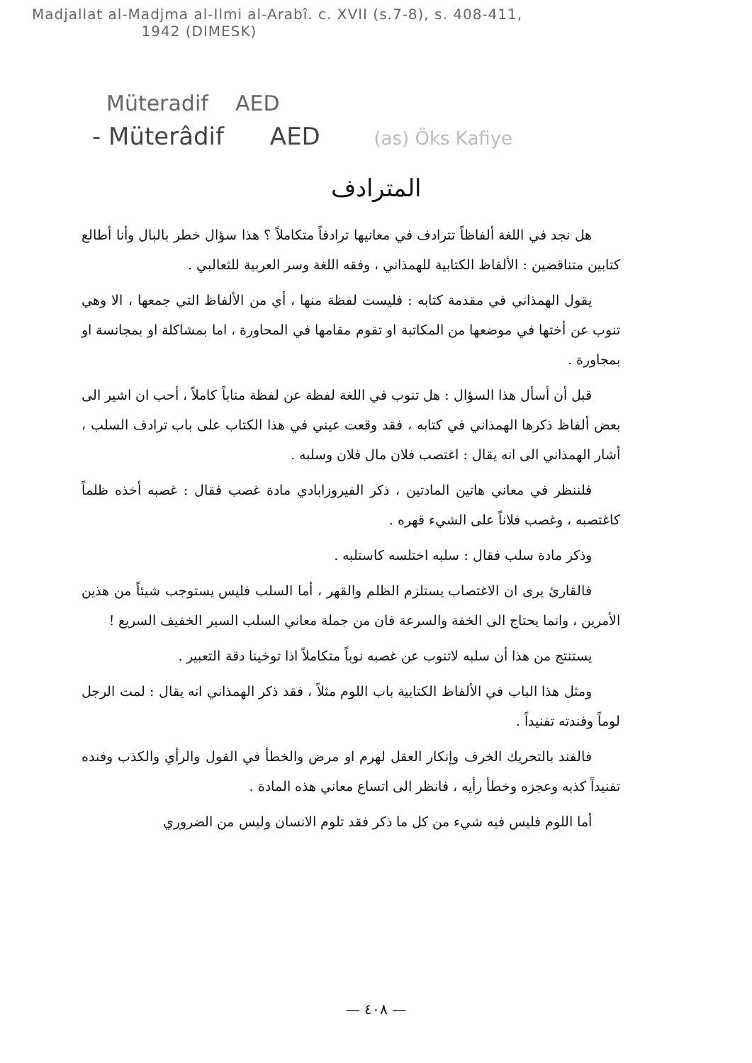Madjallat al-Madjma al-Ilmi al-Arabî. c. XVII (s.7-8), s. 408-411,
1942 (DIMESK)
Müteradif AED
- Müterâdif AED (as) Öks Kafiye
المترادف
هل نجد في اللغة ألفاظاً تترادف في معانيها ترادفاً متكاملاً ؟ هذا سؤال خطر بالبال وأنا أطالع كتابين متناقضين : الألفاظ الكتابية للهمذاني ، وفقه اللغة وسر العربية للثعالبي .
يقول الهمذاني في مقدمة كتابه : فليست لفظة منها ، أي من الألفاظ التي جمعها ، الا وهي تنوب عن أختها في موضعها من المكاتبة او تقوم مقامها في المحاورة ، اما بمشاكلة او بمجانسة او بمجاورة .
قبل أن أسأل هذا السؤال : هل تنوب في اللغة لفظة عن لفظة مناباً كاملاً ، أحب ان اشير الى بعض ألفاظ ذكرها الهمذاني في كتابه ، فقد وقعت عيني في هذا الكتاب على باب ترادف السلب ، أشار الهمذاني الى انه يقال : اغتصب فلان مال فلان وسلبه .
فلننظر في معاني هاتين المادتين ، ذكر الفيروزابادي مادة غصب فقال : غصبه أخذه ظلماً كاغتصبه ، وغصب فلاناً على الشيء قهره .
وذكر مادة سلب فقال : سلبه اختلسه كاستلبه .
فالقارئ يرى ان الاغتصاب يستلزم الظلم والقهر ، أما السلب فليس يستوجب شيئاً من هذين الأمرين ، وانما يحتاج الى الخفة والسرعة فان من جملة معاني السلب السير الخفيف السريع !
يستنتج من هذا أن سلبه لاتنوب عن غصبه نوباً متكاملاً اذا توخينا دقة التعبير .
ومثل هذا الباب في الألفاظ الكتابية باب اللوم مثلاً ، فقد ذكر الهمذاني انه يقال : لمت الرجل لوماً وفندته تفنيداً .
فالفند بالتحريك الخرف وإنكار العقل لهرم او مرض والخطأ في القول والرأي والكذب وفنده تفنيداً كذبه وعجزه وخطأ رأيه ، فانظر الى اتساع معاني هذه المادة .
أما اللوم فليس فيه شيء من كل ما ذكر فقد تلوم الانسان وليس من الضروري
— ٤٠٨ —